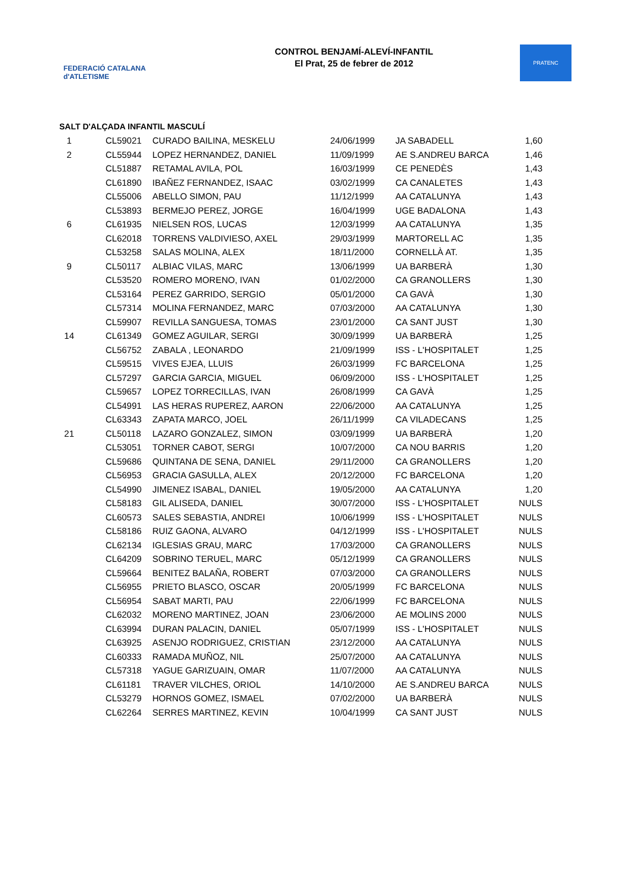FEDERACIÓ CATALANA d'ATLETISME
CONTROL BENJAMÍ-ALEVÍ-INFANTIL
El Prat, 25 de febrer de 2012
PRATENC
SALT D'ALÇADA INFANTIL MASCULÍ
| 1 | CL59021 | CURADO BAILINA, MESKELU | 24/06/1999 | JA SABADELL | 1,60 |
| 2 | CL55944 | LOPEZ HERNANDEZ, DANIEL | 11/09/1999 | AE S.ANDREU BARCA | 1,46 |
| | CL51887 | RETAMAL AVILA, POL | 16/03/1999 | CE PENEDÈS | 1,43 |
| | CL61890 | IBAÑEZ FERNANDEZ, ISAAC | 03/02/1999 | CA CANALETES | 1,43 |
| | CL55006 | ABELLO SIMON, PAU | 11/12/1999 | AA CATALUNYA | 1,43 |
| | CL53893 | BERMEJO PEREZ, JORGE | 16/04/1999 | UGE BADALONA | 1,43 |
| 6 | CL61935 | NIELSEN ROS, LUCAS | 12/03/1999 | AA CATALUNYA | 1,35 |
| | CL62018 | TORRENS VALDIVIESO, AXEL | 29/03/1999 | MARTORELL AC | 1,35 |
| | CL53258 | SALAS MOLINA, ALEX | 18/11/2000 | CORNELLÀ AT. | 1,35 |
| 9 | CL50117 | ALBIAC VILAS, MARC | 13/06/1999 | UA BARBERÀ | 1,30 |
| | CL53520 | ROMERO MORENO, IVAN | 01/02/2000 | CA GRANOLLERS | 1,30 |
| | CL53164 | PEREZ GARRIDO, SERGIO | 05/01/2000 | CA GAVÀ | 1,30 |
| | CL57314 | MOLINA FERNANDEZ, MARC | 07/03/2000 | AA CATALUNYA | 1,30 |
| | CL59907 | REVILLA SANGUESA, TOMAS | 23/01/2000 | CA SANT JUST | 1,30 |
| 14 | CL61349 | GOMEZ AGUILAR, SERGI | 30/09/1999 | UA BARBERÀ | 1,25 |
| | CL56752 | ZABALA , LEONARDO | 21/09/1999 | ISS - L'HOSPITALET | 1,25 |
| | CL59515 | VIVES EJEA, LLUIS | 26/03/1999 | FC BARCELONA | 1,25 |
| | CL57297 | GARCIA GARCIA, MIGUEL | 06/09/2000 | ISS - L'HOSPITALET | 1,25 |
| | CL59657 | LOPEZ TORRECILLAS, IVAN | 26/08/1999 | CA GAVÀ | 1,25 |
| | CL54991 | LAS HERAS RUPEREZ, AARON | 22/06/2000 | AA CATALUNYA | 1,25 |
| | CL63343 | ZAPATA MARCO, JOEL | 26/11/1999 | CA VILADECANS | 1,25 |
| 21 | CL50118 | LAZARO GONZALEZ, SIMON | 03/09/1999 | UA BARBERÀ | 1,20 |
| | CL53051 | TORNER CABOT, SERGI | 10/07/2000 | CA NOU BARRIS | 1,20 |
| | CL59686 | QUINTANA DE SENA, DANIEL | 29/11/2000 | CA GRANOLLERS | 1,20 |
| | CL56953 | GRACIA GASULLA, ALEX | 20/12/2000 | FC BARCELONA | 1,20 |
| | CL54990 | JIMENEZ ISABAL, DANIEL | 19/05/2000 | AA CATALUNYA | 1,20 |
| | CL58183 | GIL ALISEDA, DANIEL | 30/07/2000 | ISS - L'HOSPITALET | NULS |
| | CL60573 | SALES SEBASTIA, ANDREI | 10/06/1999 | ISS - L'HOSPITALET | NULS |
| | CL58186 | RUIZ GAONA, ALVARO | 04/12/1999 | ISS - L'HOSPITALET | NULS |
| | CL62134 | IGLESIAS GRAU, MARC | 17/03/2000 | CA GRANOLLERS | NULS |
| | CL64209 | SOBRINO TERUEL, MARC | 05/12/1999 | CA GRANOLLERS | NULS |
| | CL59664 | BENITEZ BALAÑA, ROBERT | 07/03/2000 | CA GRANOLLERS | NULS |
| | CL56955 | PRIETO BLASCO, OSCAR | 20/05/1999 | FC BARCELONA | NULS |
| | CL56954 | SABAT MARTI, PAU | 22/06/1999 | FC BARCELONA | NULS |
| | CL62032 | MORENO MARTINEZ, JOAN | 23/06/2000 | AE MOLINS 2000 | NULS |
| | CL63994 | DURAN PALACIN, DANIEL | 05/07/1999 | ISS - L'HOSPITALET | NULS |
| | CL63925 | ASENJO RODRIGUEZ, CRISTIAN | 23/12/2000 | AA CATALUNYA | NULS |
| | CL60333 | RAMADA MUÑOZ, NIL | 25/07/2000 | AA CATALUNYA | NULS |
| | CL57318 | YAGUE GARIZUAIN, OMAR | 11/07/2000 | AA CATALUNYA | NULS |
| | CL61181 | TRAVER VILCHES, ORIOL | 14/10/2000 | AE S.ANDREU BARCA | NULS |
| | CL53279 | HORNOS GOMEZ, ISMAEL | 07/02/2000 | UA BARBERÀ | NULS |
| | CL62264 | SERRES MARTINEZ, KEVIN | 10/04/1999 | CA SANT JUST | NULS |